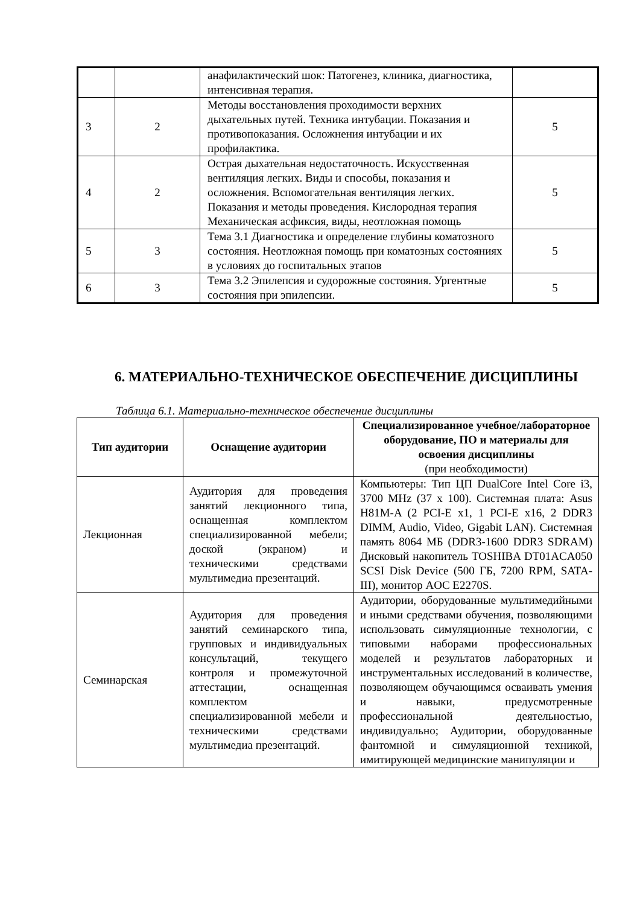| | | анафилактический шок: Патогенез, клиника, диагностика, интенсивная терапия. | |
| 3 | 2 | Методы восстановления проходимости верхних дыхательных путей. Техника интубации. Показания и противопоказания. Осложнения интубации и их профилактика. | 5 |
| 4 | 2 | Острая дыхательная недостаточность. Искусственная вентиляция легких. Виды и способы, показания и осложнения. Вспомогательная вентиляция легких. Показания и методы проведения. Кислородная терапия Механическая асфиксия, виды, неотложная помощь | 5 |
| 5 | 3 | Тема 3.1 Диагностика и определение глубины коматозного состояния. Неотложная помощь при коматозных состояниях в условиях до госпитальных этапов | 5 |
| 6 | 3 | Тема 3.2 Эпилепсия и судорожные состояния. Ургентные состояния при эпилепсии. | 5 |
6. МАТЕРИАЛЬНО-ТЕХНИЧЕСКОЕ ОБЕСПЕЧЕНИЕ ДИСЦИПЛИНЫ
Таблица 6.1. Материально-техническое обеспечение дисциплины
| Тип аудитории | Оснащение аудитории | Специализированное учебное/лабораторное оборудование, ПО и материалы для освоения дисциплины (при необходимости) |
| --- | --- | --- |
| Лекционная | Аудитория для проведения занятий лекционного типа, оснащенная комплектом специализированной мебели; доской (экраном) и техническими средствами мультимедиа презентаций. | Компьютеры: Тип ЦП DualCore Intel Core i3, 3700 MHz (37 x 100). Системная плата: Asus H81M-A (2 PCI-E x1, 1 PCI-E x16, 2 DDR3 DIMM, Audio, Video, Gigabit LAN). Системная память 8064 МБ (DDR3-1600 DDR3 SDRAM) Дисковый накопитель TOSHIBA DT01ACA050 SCSI Disk Device (500 ГБ, 7200 RPM, SATA-III), монитор AOC E2270S. |
| Семинарская | Аудитория для проведения занятий семинарского типа, групповых и индивидуальных консультаций, текущего контроля и промежуточной аттестации, оснащенная комплектом специализированной мебели и техническими средствами мультимедиа презентаций. | Аудитории, оборудованные мультимедийными и иными средствами обучения, позволяющими использовать симуляционные технологии, с типовыми наборами профессиональных моделей и результатов лабораторных и инструментальных исследований в количестве, позволяющем обучающимся осваивать умения и навыки, предусмотренные профессиональной деятельностью, индивидуально; Аудитории, оборудованные фантомной и симуляционной техникой, имитирующей медицинские манипуляции и |